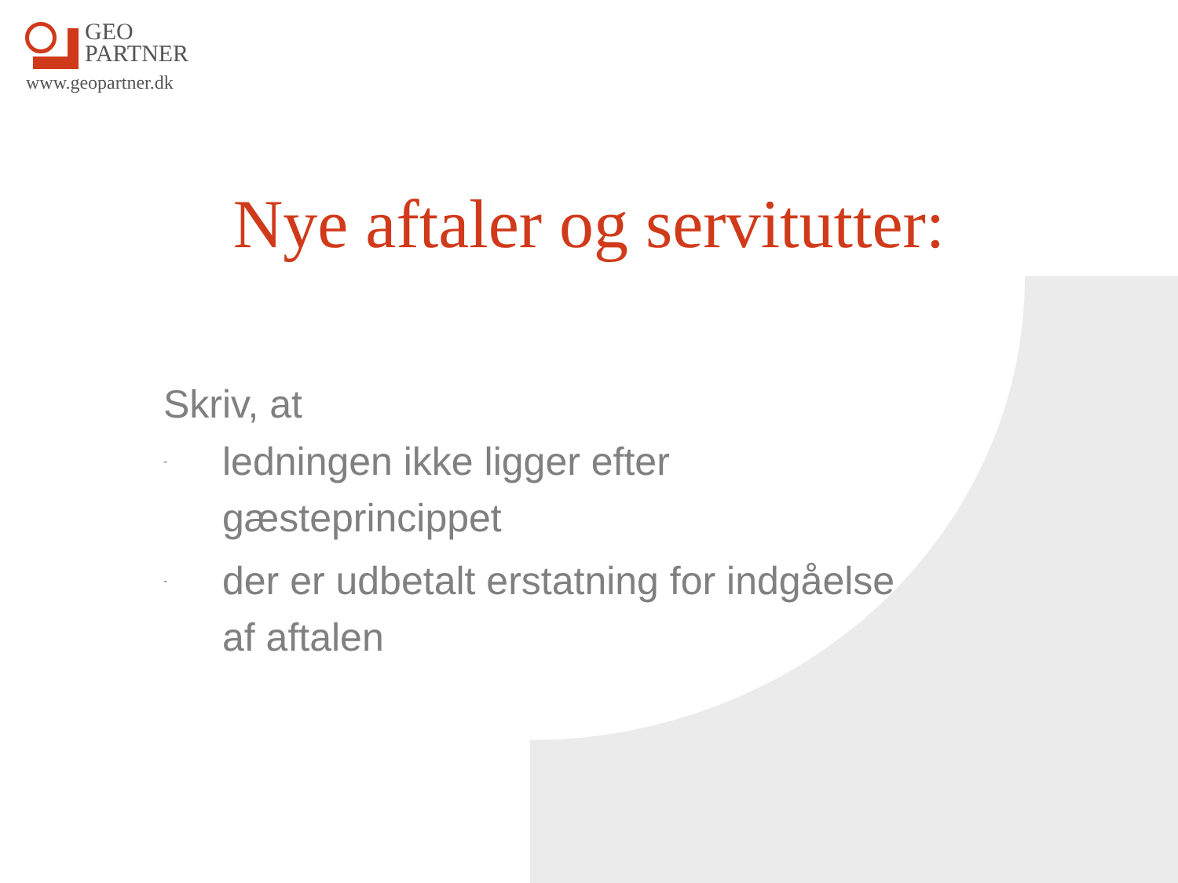GEO
PARTNER
www.geopartner.dk
Nye aftaler og servitutter:
Skriv, at
- ledningen ikke ligger efter
gæsteprincippet
- der er udbetalt erstatning for indgåelse
af aftalen